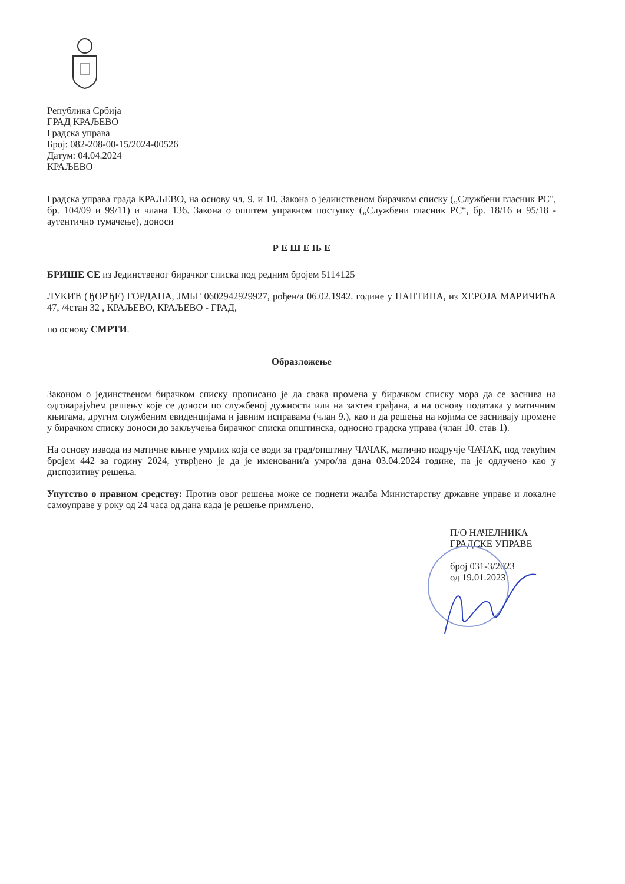Република Србија
ГРАД КРАЉЕВО
Градска управа
Број: 082-208-00-15/2024-00526
Датум: 04.04.2024
КРАЉЕВО
Градска управа града КРАЉЕВО, на основу чл. 9. и 10. Закона о јединственом бирачком списку („Службени гласник РС", бр. 104/09 и 99/11) и члана 136. Закона о општем управном поступку („Службени гласник РС“, бр. 18/16 и 95/18 - аутентично тумачење), доноси
Р Е Ш Е Њ Е
БРИШЕ СЕ из Јединственог бирачког списка под редним бројем 5114125
ЛУКИЋ (ЂОРЂЕ) ГОРДАНА, ЈМБГ 0602942929927, рођен/а 06.02.1942. године у ПАНТИНА, из ХЕРОЈА МАРИЧИЋА 47, /4стан 32 , КРАЉЕВО, КРАЉЕВО - ГРАД,
по основу СМРТИ.
Образложење
Законом о јединственом бирачком списку прописано је да свака промена у бирачком списку мора да се заснива на одговарајућем решењу које се доноси по службеној дужности или на захтев грађана, а на основу података у матичним књигама, другим службеним евиденцијама и јавним исправама (члан 9.), као и да решења на којима се заснивају промене у бирачком списку доноси до закључења бирачког списка општинска, односно градска управа (члан 10. став 1).
На основу извода из матичне књиге умрлих која се води за град/општину ЧАЧАК, матично подручје ЧАЧАК, под текућим бројем 442 за годину 2024, утврђено је да је именовани/а умро/ла дана 03.04.2024 године, па је одлучено као у диспозитиву решења.
Упутство о правном средству: Против овог решења може се поднети жалба Министарству државне управе и локалне самоуправе у року од 24 часа од дана када је решење примљено.
П/О НАЧЕЛНИКА
ГРАДСКЕ УПРАВЕ
број 031-3/2023
од 19.01.2023